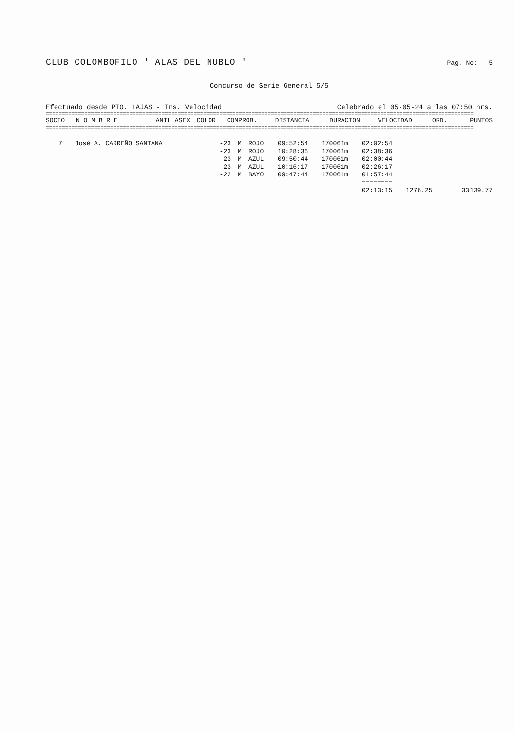CLUB COLOMBOFILO ' ALAS DEL NUBLO ' Pag. No: 5
Concurso de Serie General 5/5
Efectuado desde PTO. LAJAS - Ins. Velocidad Celebrado el 05-05-24 a las 07:50 hrs.
=====================================================================================================================================
| SOCIO | N O M B R E | ANILLA | SEX | COLOR | COMPROB. | DISTANCIA | DURACION | VELOCIDAD | ORD. | PUNTOS |
| --- | --- | --- | --- | --- | --- | --- | --- | --- | --- | --- |
=====================================================================================================================================
| 7 | José A. CARREÑO SANTANA | -23 | M | ROJO | 09:52:54 | 170061m | 02:02:54 | | | |
| | | -23 | M | ROJO | 10:28:36 | 170061m | 02:38:36 | | | |
| | | -23 | M | AZUL | 09:50:44 | 170061m | 02:00:44 | | | |
| | | -23 | M | AZUL | 10:16:17 | 170061m | 02:26:17 | | | |
| | | -22 | M | BAYO | 09:47:44 | 170061m | 01:57:44 | | | |
| | | | | | | | ======== | | | |
| | | | | | | | 02:13:15 | 1276.25 | 33 | 139.77 |